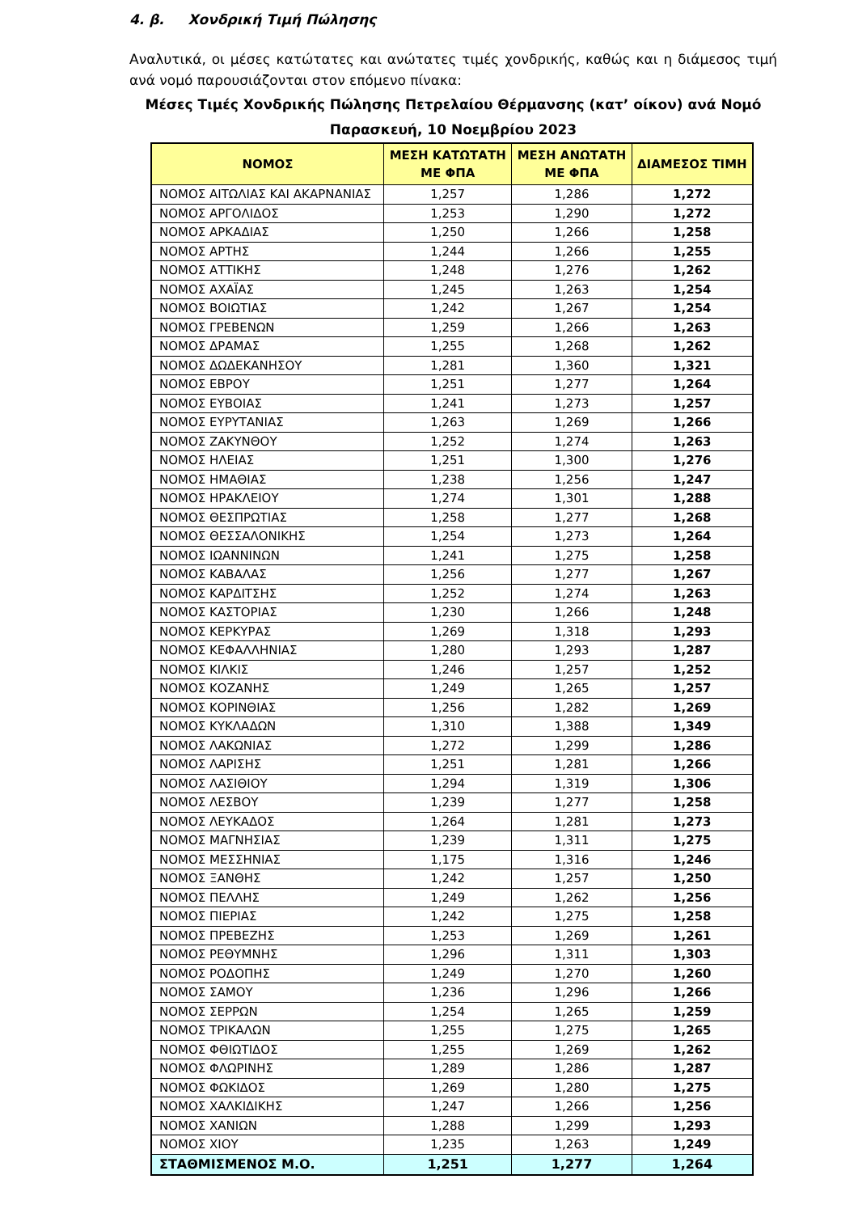4. β. Χονδρική Τιμή Πώλησης
Αναλυτικά, οι μέσες κατώτατες και ανώτατες τιμές χονδρικής, καθώς και η διάμεσος τιμή ανά νομό παρουσιάζονται στον επόμενο πίνακα:
Μέσες Τιμές Χονδρικής Πώλησης Πετρελαίου Θέρμανσης (κατ’ οίκον) ανά Νομό
Παρασκευή, 10 Νοεμβρίου 2023
| ΝΟΜΟΣ | ΜΕΣΗ ΚΑΤΩΤΑΤΗ ΜΕ ΦΠΑ | ΜΕΣΗ ΑΝΩΤΑΤΗ ΜΕ ΦΠΑ | ΔΙΑΜΕΣΟΣ ΤΙΜΗ |
| --- | --- | --- | --- |
| ΝΟΜΟΣ ΑΙΤΩΛΙΑΣ ΚΑΙ ΑΚΑΡΝΑΝΙΑΣ | 1,257 | 1,286 | 1,272 |
| ΝΟΜΟΣ ΑΡΓΟΛΙΔΟΣ | 1,253 | 1,290 | 1,272 |
| ΝΟΜΟΣ ΑΡΚΑΔΙΑΣ | 1,250 | 1,266 | 1,258 |
| ΝΟΜΟΣ ΑΡΤΗΣ | 1,244 | 1,266 | 1,255 |
| ΝΟΜΟΣ ΑΤΤΙΚΗΣ | 1,248 | 1,276 | 1,262 |
| ΝΟΜΟΣ ΑΧΑΪΑΣ | 1,245 | 1,263 | 1,254 |
| ΝΟΜΟΣ ΒΟΙΩΤΙΑΣ | 1,242 | 1,267 | 1,254 |
| ΝΟΜΟΣ ΓΡΕΒΕΝΩΝ | 1,259 | 1,266 | 1,263 |
| ΝΟΜΟΣ ΔΡΑΜΑΣ | 1,255 | 1,268 | 1,262 |
| ΝΟΜΟΣ ΔΩΔΕΚΑΝΗΣΟΥ | 1,281 | 1,360 | 1,321 |
| ΝΟΜΟΣ ΕΒΡΟΥ | 1,251 | 1,277 | 1,264 |
| ΝΟΜΟΣ ΕΥΒΟΙΑΣ | 1,241 | 1,273 | 1,257 |
| ΝΟΜΟΣ ΕΥΡΥΤΑΝΙΑΣ | 1,263 | 1,269 | 1,266 |
| ΝΟΜΟΣ ΖΑΚΥΝΘΟΥ | 1,252 | 1,274 | 1,263 |
| ΝΟΜΟΣ ΗΛΕΙΑΣ | 1,251 | 1,300 | 1,276 |
| ΝΟΜΟΣ ΗΜΑΘΙΑΣ | 1,238 | 1,256 | 1,247 |
| ΝΟΜΟΣ ΗΡΑΚΛΕΙΟΥ | 1,274 | 1,301 | 1,288 |
| ΝΟΜΟΣ ΘΕΣΠΡΩΤΙΑΣ | 1,258 | 1,277 | 1,268 |
| ΝΟΜΟΣ ΘΕΣΣΑΛΟΝΙΚΗΣ | 1,254 | 1,273 | 1,264 |
| ΝΟΜΟΣ ΙΩΑΝΝΙΝΩΝ | 1,241 | 1,275 | 1,258 |
| ΝΟΜΟΣ ΚΑΒΑΛΑΣ | 1,256 | 1,277 | 1,267 |
| ΝΟΜΟΣ ΚΑΡΔΙΤΣΗΣ | 1,252 | 1,274 | 1,263 |
| ΝΟΜΟΣ ΚΑΣΤΟΡΙΑΣ | 1,230 | 1,266 | 1,248 |
| ΝΟΜΟΣ ΚΕΡΚΥΡΑΣ | 1,269 | 1,318 | 1,293 |
| ΝΟΜΟΣ ΚΕΦΑΛΛΗΝΙΑΣ | 1,280 | 1,293 | 1,287 |
| ΝΟΜΟΣ ΚΙΛΚΙΣ | 1,246 | 1,257 | 1,252 |
| ΝΟΜΟΣ ΚΟΖΑΝΗΣ | 1,249 | 1,265 | 1,257 |
| ΝΟΜΟΣ ΚΟΡΙΝΘΙΑΣ | 1,256 | 1,282 | 1,269 |
| ΝΟΜΟΣ ΚΥΚΛΑΔΩΝ | 1,310 | 1,388 | 1,349 |
| ΝΟΜΟΣ ΛΑΚΩΝΙΑΣ | 1,272 | 1,299 | 1,286 |
| ΝΟΜΟΣ ΛΑΡΙΣΗΣ | 1,251 | 1,281 | 1,266 |
| ΝΟΜΟΣ ΛΑΣΙΘΙΟΥ | 1,294 | 1,319 | 1,306 |
| ΝΟΜΟΣ ΛΕΣΒΟΥ | 1,239 | 1,277 | 1,258 |
| ΝΟΜΟΣ ΛΕΥΚΑΔΟΣ | 1,264 | 1,281 | 1,273 |
| ΝΟΜΟΣ ΜΑΓΝΗΣΙΑΣ | 1,239 | 1,311 | 1,275 |
| ΝΟΜΟΣ ΜΕΣΣΗΝΙΑΣ | 1,175 | 1,316 | 1,246 |
| ΝΟΜΟΣ ΞΑΝΘΗΣ | 1,242 | 1,257 | 1,250 |
| ΝΟΜΟΣ ΠΕΛΛΗΣ | 1,249 | 1,262 | 1,256 |
| ΝΟΜΟΣ ΠΙΕΡΙΑΣ | 1,242 | 1,275 | 1,258 |
| ΝΟΜΟΣ ΠΡΕΒΕΖΗΣ | 1,253 | 1,269 | 1,261 |
| ΝΟΜΟΣ ΡΕΘΥΜΝΗΣ | 1,296 | 1,311 | 1,303 |
| ΝΟΜΟΣ ΡΟΔΟΠΗΣ | 1,249 | 1,270 | 1,260 |
| ΝΟΜΟΣ ΣΑΜΟΥ | 1,236 | 1,296 | 1,266 |
| ΝΟΜΟΣ ΣΕΡΡΩΝ | 1,254 | 1,265 | 1,259 |
| ΝΟΜΟΣ ΤΡΙΚΑΛΩΝ | 1,255 | 1,275 | 1,265 |
| ΝΟΜΟΣ ΦΘΙΩΤΙΔΟΣ | 1,255 | 1,269 | 1,262 |
| ΝΟΜΟΣ ΦΛΩΡΙΝΗΣ | 1,289 | 1,286 | 1,287 |
| ΝΟΜΟΣ ΦΩΚΙΔΟΣ | 1,269 | 1,280 | 1,275 |
| ΝΟΜΟΣ ΧΑΛΚΙΔΙΚΗΣ | 1,247 | 1,266 | 1,256 |
| ΝΟΜΟΣ ΧΑΝΙΩΝ | 1,288 | 1,299 | 1,293 |
| ΝΟΜΟΣ ΧΙΟΥ | 1,235 | 1,263 | 1,249 |
| ΣΤΑΘΜΙΣΜΕΝΟΣ Μ.Ο. | 1,251 | 1,277 | 1,264 |